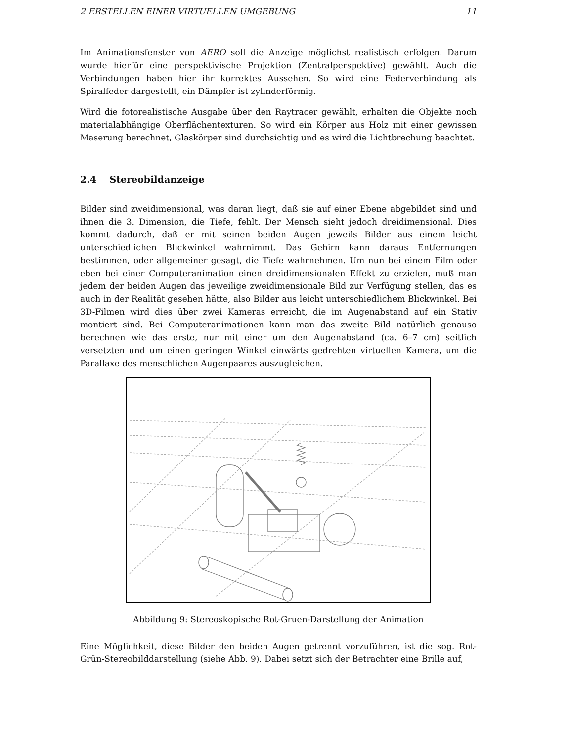2 ERSTELLEN EINER VIRTUELLEN UMGEBUNG 11
Im Animationsfenster von AERO soll die Anzeige möglichst realistisch erfolgen. Darum wurde hierfür eine perspektivische Projektion (Zentralperspektive) gewählt. Auch die Verbindungen haben hier ihr korrektes Aussehen. So wird eine Federverbindung als Spiralfeder dargestellt, ein Dämpfer ist zylinderförmig.
Wird die fotorealistische Ausgabe über den Raytracer gewählt, erhalten die Objekte noch materialabhängige Oberflächentexturen. So wird ein Körper aus Holz mit einer gewissen Maserung berechnet, Glaskörper sind durchsichtig und es wird die Lichtbrechung beachtet.
2.4 Stereobildanzeige
Bilder sind zweidimensional, was daran liegt, daß sie auf einer Ebene abgebildet sind und ihnen die 3. Dimension, die Tiefe, fehlt. Der Mensch sieht jedoch dreidimensional. Dies kommt dadurch, daß er mit seinen beiden Augen jeweils Bilder aus einem leicht unterschiedlichen Blickwinkel wahrnimmt. Das Gehirn kann daraus Entfernungen bestimmen, oder allgemeiner gesagt, die Tiefe wahrnehmen. Um nun bei einem Film oder eben bei einer Computeranimation einen dreidimensionalen Effekt zu erzielen, muß man jedem der beiden Augen das jeweilige zweidimensionale Bild zur Verfügung stellen, das es auch in der Realität gesehen hätte, also Bilder aus leicht unterschiedlichem Blickwinkel. Bei 3D-Filmen wird dies über zwei Kameras erreicht, die im Augenabstand auf ein Stativ montiert sind. Bei Computeranimationen kann man das zweite Bild natürlich genauso berechnen wie das erste, nur mit einer um den Augenabstand (ca. 6–7 cm) seitlich versetzten und um einen geringen Winkel einwärts gedrehten virtuellen Kamera, um die Parallaxe des menschlichen Augenpaares auszugleichen.
Abbildung 9: Stereoskopische Rot-Gruen-Darstellung der Animation
Eine Möglichkeit, diese Bilder den beiden Augen getrennt vorzuführen, ist die sog. Rot-Grün-Stereobilddarstellung (siehe Abb. 9). Dabei setzt sich der Betrachter eine Brille auf,